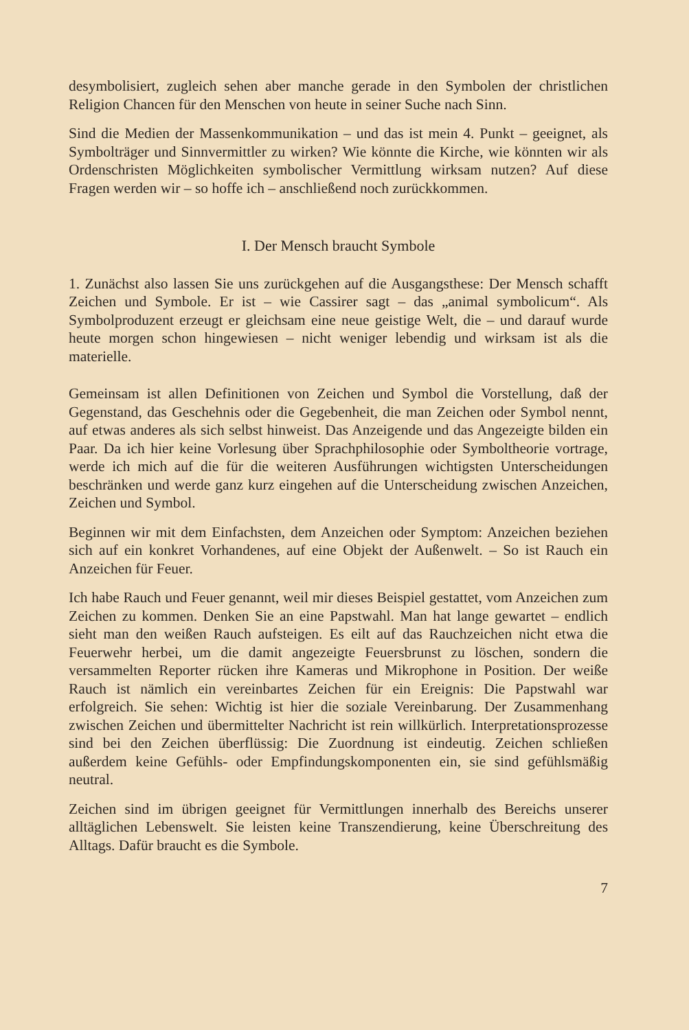desymbolisiert, zugleich sehen aber manche gerade in den Symbolen der christlichen Religion Chancen für den Menschen von heute in seiner Suche nach Sinn.
Sind die Medien der Massenkommunikation – und das ist mein 4. Punkt – geeignet, als Symbolträger und Sinnvermittler zu wirken? Wie könnte die Kirche, wie könnten wir als Ordenschristen Möglichkeiten symbolischer Vermittlung wirksam nutzen? Auf diese Fragen werden wir – so hoffe ich – anschließend noch zurückkommen.
I. Der Mensch braucht Symbole
1. Zunächst also lassen Sie uns zurückgehen auf die Ausgangsthese: Der Mensch schafft Zeichen und Symbole. Er ist – wie Cassirer sagt – das „animal symbolicum“. Als Symbolproduzent erzeugt er gleichsam eine neue geistige Welt, die – und darauf wurde heute morgen schon hingewiesen – nicht weniger lebendig und wirksam ist als die materielle.
Gemeinsam ist allen Definitionen von Zeichen und Symbol die Vorstellung, daß der Gegenstand, das Geschehnis oder die Gegebenheit, die man Zeichen oder Symbol nennt, auf etwas anderes als sich selbst hinweist. Das Anzeigende und das Angezeigte bilden ein Paar. Da ich hier keine Vorlesung über Sprachphilosophie oder Symboltheorie vortrage, werde ich mich auf die für die weiteren Ausführungen wichtigsten Unterscheidungen beschränken und werde ganz kurz eingehen auf die Unterscheidung zwischen Anzeichen, Zeichen und Symbol.
Beginnen wir mit dem Einfachsten, dem Anzeichen oder Symptom: Anzeichen beziehen sich auf ein konkret Vorhandenes, auf eine Objekt der Außenwelt. – So ist Rauch ein Anzeichen für Feuer.
Ich habe Rauch und Feuer genannt, weil mir dieses Beispiel gestattet, vom Anzeichen zum Zeichen zu kommen. Denken Sie an eine Papstwahl. Man hat lange gewartet – endlich sieht man den weißen Rauch aufsteigen. Es eilt auf das Rauchzeichen nicht etwa die Feuerwehr herbei, um die damit angezeigte Feuersbrunst zu löschen, sondern die versammelten Reporter rücken ihre Kameras und Mikrophone in Position. Der weiße Rauch ist nämlich ein vereinbartes Zeichen für ein Ereignis: Die Papstwahl war erfolgreich. Sie sehen: Wichtig ist hier die soziale Vereinbarung. Der Zusammenhang zwischen Zeichen und übermittelter Nachricht ist rein willkürlich. Interpretationsprozesse sind bei den Zeichen überflüssig: Die Zuordnung ist eindeutig. Zeichen schließen außerdem keine Gefühls- oder Empfindungskomponenten ein, sie sind gefühlsmäßig neutral.
Zeichen sind im übrigen geeignet für Vermittlungen innerhalb des Bereichs unserer alltäglichen Lebenswelt. Sie leisten keine Transzendierung, keine Überschreitung des Alltags. Dafür braucht es die Symbole.
7